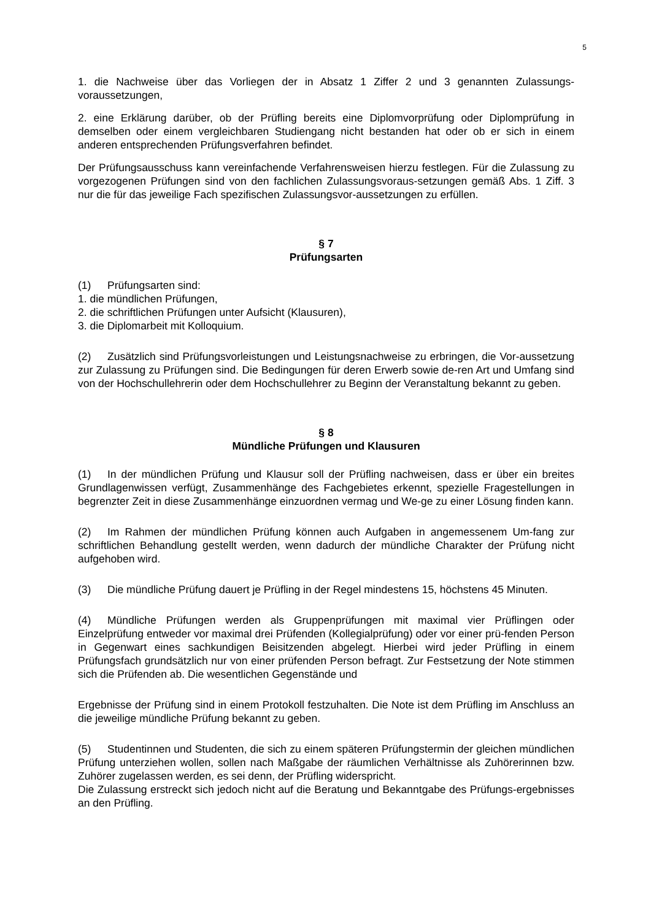5
1. die Nachweise über das Vorliegen der in Absatz 1 Ziffer 2 und 3 genannten Zulassungs-voraussetzungen,
2. eine Erklärung darüber, ob der Prüfling bereits eine Diplomvorprüfung oder Diplomprüfung in demselben oder einem vergleichbaren Studiengang nicht bestanden hat oder ob er sich in einem anderen entsprechenden Prüfungsverfahren befindet.
Der Prüfungsausschuss kann vereinfachende Verfahrensweisen hierzu festlegen. Für die Zulassung zu vorgezogenen Prüfungen sind von den fachlichen Zulassungsvoraus-setzungen gemäß Abs. 1 Ziff. 3 nur die für das jeweilige Fach spezifischen Zulassungsvor-aussetzungen zu erfüllen.
§ 7
Prüfungsarten
(1) Prüfungsarten sind:
1. die mündlichen Prüfungen,
2. die schriftlichen Prüfungen unter Aufsicht (Klausuren),
3. die Diplomarbeit mit Kolloquium.
(2) Zusätzlich sind Prüfungsvorleistungen und Leistungsnachweise zu erbringen, die Vor-aussetzung zur Zulassung zu Prüfungen sind. Die Bedingungen für deren Erwerb sowie de-ren Art und Umfang sind von der Hochschullehrerin oder dem Hochschullehrer zu Beginn der Veranstaltung bekannt zu geben.
§ 8
Mündliche Prüfungen und Klausuren
(1) In der mündlichen Prüfung und Klausur soll der Prüfling nachweisen, dass er über ein breites Grundlagenwissen verfügt, Zusammenhänge des Fachgebietes erkennt, spezielle Fragestellungen in begrenzter Zeit in diese Zusammenhänge einzuordnen vermag und We-ge zu einer Lösung finden kann.
(2) Im Rahmen der mündlichen Prüfung können auch Aufgaben in angemessenem Um-fang zur schriftlichen Behandlung gestellt werden, wenn dadurch der mündliche Charakter der Prüfung nicht aufgehoben wird.
(3) Die mündliche Prüfung dauert je Prüfling in der Regel mindestens 15, höchstens 45 Minuten.
(4) Mündliche Prüfungen werden als Gruppenprüfungen mit maximal vier Prüflingen oder Einzelprüfung entweder vor maximal drei Prüfenden (Kollegialprüfung) oder vor einer prü-fenden Person in Gegenwart eines sachkundigen Beisitzenden abgelegt. Hierbei wird jeder Prüfling in einem Prüfungsfach grundsätzlich nur von einer prüfenden Person befragt. Zur Festsetzung der Note stimmen sich die Prüfenden ab. Die wesentlichen Gegenstände und
Ergebnisse der Prüfung sind in einem Protokoll festzuhalten. Die Note ist dem Prüfling im Anschluss an die jeweilige mündliche Prüfung bekannt zu geben.
(5) Studentinnen und Studenten, die sich zu einem späteren Prüfungstermin der gleichen mündlichen Prüfung unterziehen wollen, sollen nach Maßgabe der räumlichen Verhältnisse als Zuhörerinnen bzw. Zuhörer zugelassen werden, es sei denn, der Prüfling widerspricht.
Die Zulassung erstreckt sich jedoch nicht auf die Beratung und Bekanntgabe des Prüfungs-ergebnisses an den Prüfling.